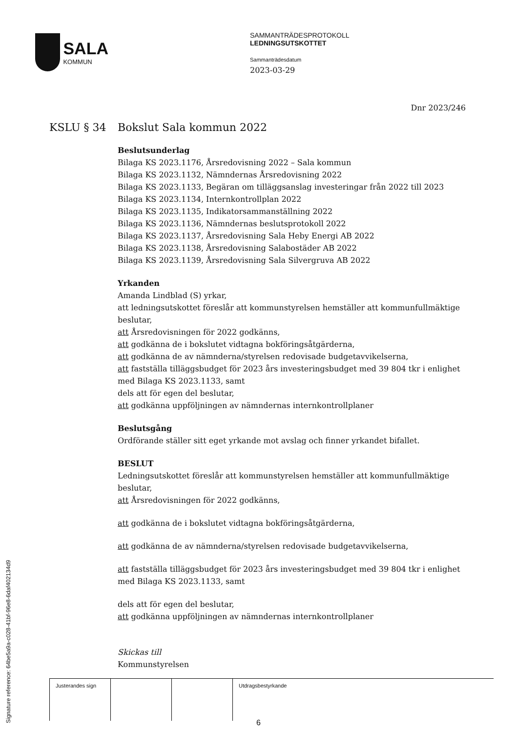SALA
KOMMUN
SAMMANTRÄDESPROTOKOLL
LEDNINGSUTSKOTTET
Sammanträdesdatum
2023-03-29
Dnr 2023/246
KSLU § 34 Bokslut Sala kommun 2022
Beslutsunderlag
Bilaga KS 2023.1176, Årsredovisning 2022 – Sala kommun
Bilaga KS 2023.1132, Nämndernas Årsredovisning 2022
Bilaga KS 2023.1133, Begäran om tilläggsanslag investeringar från 2022 till 2023
Bilaga KS 2023.1134, Internkontrollplan 2022
Bilaga KS 2023.1135, Indikatorsammanställning 2022
Bilaga KS 2023.1136, Nämndernas beslutsprotokoll 2022
Bilaga KS 2023.1137, Årsredovisning Sala Heby Energi AB 2022
Bilaga KS 2023.1138, Årsredovisning Salabostäder AB 2022
Bilaga KS 2023.1139, Årsredovisning Sala Silvergruva AB 2022
Yrkanden
Amanda Lindblad (S) yrkar,
att ledningsutskottet föreslår att kommunstyrelsen hemställer att kommunfullmäktige beslutar,
att Årsredovisningen för 2022 godkänns,
att godkänna de i bokslutet vidtagna bokföringsåtgärderna,
att godkänna de av nämnderna/styrelsen redovisade budgetavvikelserna,
att fastställa tilläggsbudget för 2023 års investeringsbudget med 39 804 tkr i enlighet med Bilaga KS 2023.1133, samt
dels att för egen del beslutar,
att godkänna uppföljningen av nämndernas internkontrollplaner
Beslutsgång
Ordförande ställer sitt eget yrkande mot avslag och finner yrkandet bifallet.
BESLUT
Ledningsutskottet föreslår att kommunstyrelsen hemställer att kommunfullmäktige beslutar,
att Årsredovisningen för 2022 godkänns,
att godkänna de i bokslutet vidtagna bokföringsåtgärderna,
att godkänna de av nämnderna/styrelsen redovisade budgetavvikelserna,
att fastställa tilläggsbudget för 2023 års investeringsbudget med 39 804 tkr i enlighet med Bilaga KS 2023.1133, samt
dels att för egen del beslutar,
att godkänna uppföljningen av nämndernas internkontrollplaner
Skickas till
Kommunstyrelsen
| Justerandes sign | | | Utdragsbestyrkande |
Signature reference: 64be5a9a-c028-41bf-96e8-6daf402134d9 6